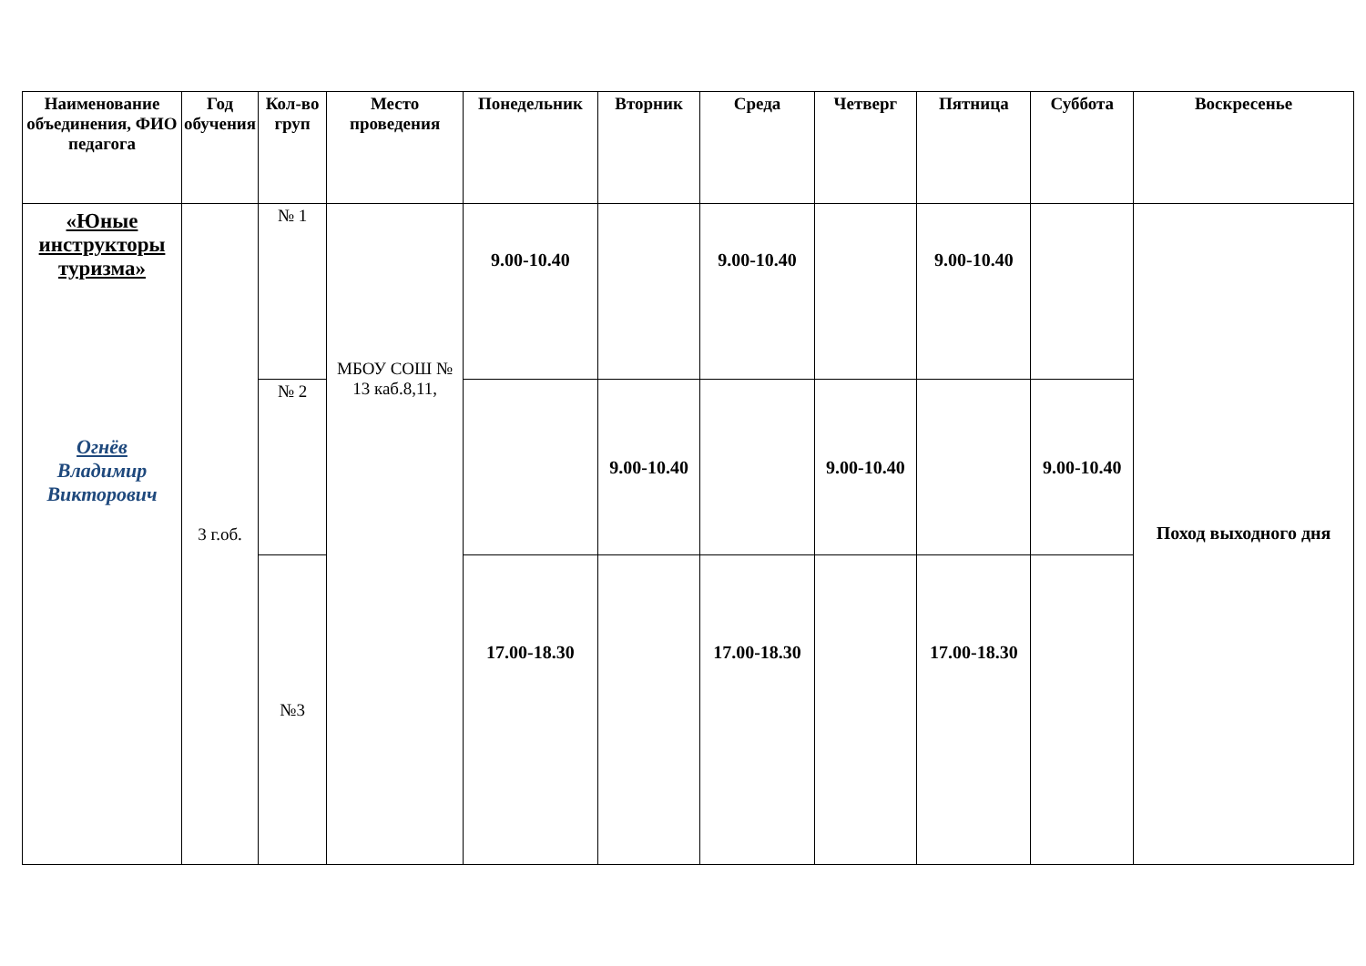| Наименование объединения, ФИО педагога | Год обучения | Кол-во груп | Место проведения | Понедельник | Вторник | Среда | Четверг | Пятница | Суббота | Воскресенье |
| --- | --- | --- | --- | --- | --- | --- | --- | --- | --- | --- |
| «Юные инструкторы туризма» Огнёв Владимир Викторович | 3 г.об. | № 1 | МБОУ СОШ № 13 каб.8,11, | 9.00-10.40 | | 9.00-10.40 | | 9.00-10.40 | | Поход выходного дня |
| | | № 2 | | | 9.00-10.40 | | 9.00-10.40 | | 9.00-10.40 | |
| | | №3 | | 17.00-18.30 | | 17.00-18.30 | | 17.00-18.30 | | |